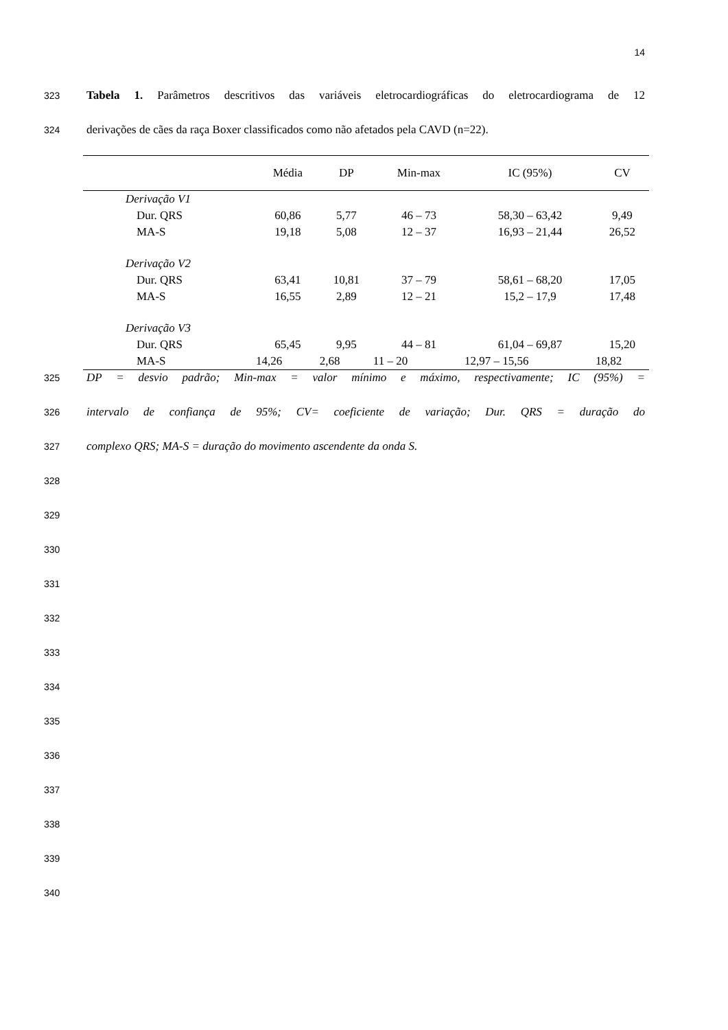14
323
Tabela 1. Parâmetros descritivos das variáveis eletrocardiográficas do eletrocardiograma de 12
324
derivações de cães da raça Boxer classificados como não afetados pela CAVD (n=22).
| | Média | DP | Min-max | IC (95%) | CV |
| --- | --- | --- | --- | --- | --- |
| Derivação V1 | | | | | |
| Dur. QRS | 60,86 | 5,77 | 46 – 73 | 58,30 – 63,42 | 9,49 |
| MA-S | 19,18 | 5,08 | 12 – 37 | 16,93 – 21,44 | 26,52 |
| Derivação V2 | | | | | |
| Dur. QRS | 63,41 | 10,81 | 37 – 79 | 58,61 – 68,20 | 17,05 |
| MA-S | 16,55 | 2,89 | 12 – 21 | 15,2 – 17,9 | 17,48 |
| Derivação V3 | | | | | |
| Dur. QRS | 65,45 | 9,95 | 44 – 81 | 61,04 – 69,87 | 15,20 |
| MA-S | 14,26 | 2,68 | 11 – 20 | 12,97 – 15,56 | 18,82 |
325
DP = desvio padrão; Min-max = valor mínimo e máximo, respectivamente; IC (95%) =
326
intervalo de confiança de 95%; CV= coeficiente de variação; Dur. QRS = duração do
327
complexo QRS; MA-S = duração do movimento ascendente da onda S.
328
329
330
331
332
333
334
335
336
337
338
339
340